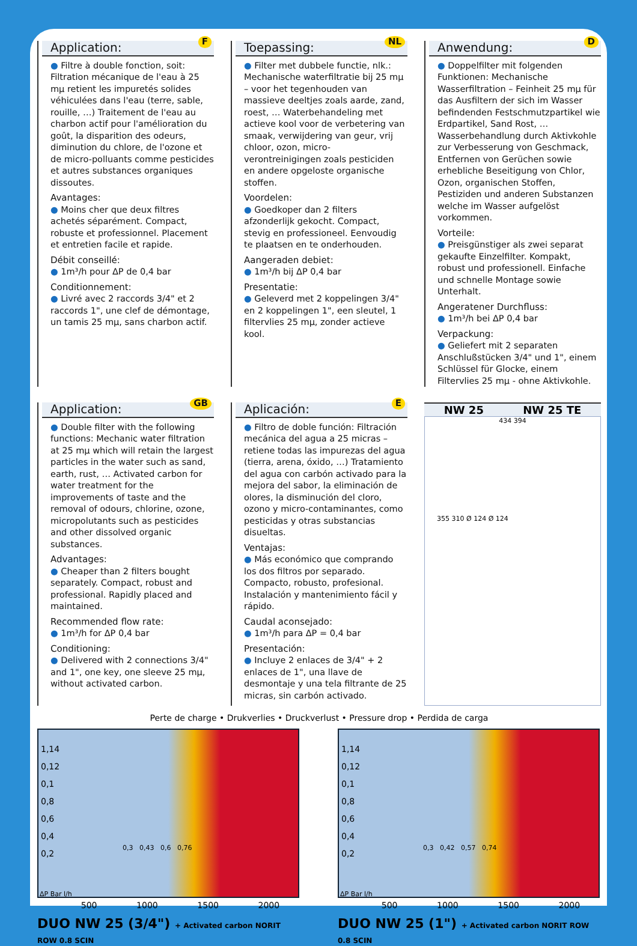Application:
F
● Filtre à double fonction, soit: Filtration mécanique de l'eau à 25 mμ retient les impuretés solides véhiculées dans l'eau (terre, sable, rouille, …) Traitement de l'eau au charbon actif pour l'amélioration du goût, la disparition des odeurs, diminution du chlore, de l'ozone et de micro-polluants comme pesticides et autres substances organiques dissoutes.
Avantages:
● Moins cher que deux filtres achetés séparément. Compact, robuste et professionnel. Placement et entretien facile et rapide.
Débit conseillé:
● 1m³/h pour ΔP de 0,4 bar
Conditionnement:
● Livré avec 2 raccords 3/4" et 2 raccords 1", une clef de démontage, un tamis 25 mμ, sans charbon actif.
Toepassing:
NL
● Filter met dubbele functie, nlk.: Mechanische waterfiltratie bij 25 mμ – voor het tegenhouden van massieve deeltjes zoals aarde, zand, roest, … Waterbehandeling met actieve kool voor de verbetering van smaak, verwijdering van geur, vrij chloor, ozon, micro-verontreinigingen zoals pesticiden en andere opgeloste organische stoffen.
Voordelen:
● Goedkoper dan 2 filters afzonderlijk gekocht. Compact, stevig en professioneel. Eenvoudig te plaatsen en te onderhouden.
Aangeraden debiet:
● 1m³/h bij ΔP 0,4 bar
Presentatie:
● Geleverd met 2 koppelingen 3/4" en 2 koppelingen 1", een sleutel, 1 filtervlies 25 mμ, zonder actieve kool.
Anwendung:
D
● Doppelfilter mit folgenden Funktionen: Mechanische Wasserfiltration – Feinheit 25 mμ für das Ausfiltern der sich im Wasser befindenden Festschmutzpartikel wie Erdpartikel, Sand Rost, … Wasserbehandlung durch Aktivkohle zur Verbesserung von Geschmack, Entfernen von Gerüchen sowie erhebliche Beseitigung von Chlor, Ozon, organischen Stoffen, Pestiziden und anderen Substanzen welche im Wasser aufgelöst vorkommen.
Vorteile:
● Preisgünstiger als zwei separat gekaufte Einzelfilter. Kompakt, robust und professionell. Einfache und schnelle Montage sowie Unterhalt.
Angeratener Durchfluss:
● 1m³/h bei ΔP 0,4 bar
Verpackung:
● Geliefert mit 2 separaten Anschlußstücken 3/4" und 1", einem Schlüssel für Glocke, einem Filtervlies 25 mμ - ohne Aktivkohle.
Application:
GB
● Double filter with the following functions: Mechanic water filtration at 25 mμ which will retain the largest particles in the water such as sand, earth, rust, … Activated carbon for water treatment for the improvements of taste and the removal of odours, chlorine, ozone, micropolutants such as pesticides and other dissolved organic substances.
Advantages:
● Cheaper than 2 filters bought separately. Compact, robust and professional. Rapidly placed and maintained.
Recommended flow rate:
● 1m³/h for ΔP 0,4 bar
Conditioning:
● Delivered with 2 connections 3/4" and 1", one key, one sleeve 25 mμ, without activated carbon.
Aplicación:
E
● Filtro de doble función: Filtración mecánica del agua a 25 micras – retiene todas las impurezas del agua (tierra, arena, óxido, …) Tratamiento del agua con carbón activado para la mejora del sabor, la eliminación de olores, la disminución del cloro, ozono y micro-contaminantes, como pesticidas y otras substancias disueltas.
Ventajas:
● Más económico que comprando los dos filtros por separado. Compacto, robusto, profesional. Instalación y mantenimiento fácil y rápido.
Caudal aconsejado:
● 1m³/h para ΔP = 0,4 bar
Presentación:
● Incluye 2 enlaces de 3/4" + 2 enlaces de 1", una llave de desmontaje y una tela filtrante de 25 micras, sin carbón activado.
NW 25 NW 25 TE
434 394
355 310 Ø 124 Ø 124
Perte de charge • Drukverlies • Druckverlust • Pressure drop • Perdida de carga
1,14
0,12
0,1
0,8
0,6
0,4
0,2
0,3 0,43 0,6 0,76
ΔP Bar l/h
500 1000 1500 2000
DUO NW 25 (3/4") + Activated carbon NORIT ROW 0.8 SCIN
1,14
0,12
0,1
0,8
0,6
0,4
0,2
0,3 0,42 0,57 0,74
ΔP Bar l/h
500 1000 1500 2000
DUO NW 25 (1") + Activated carbon NORIT ROW 0.8 SCIN